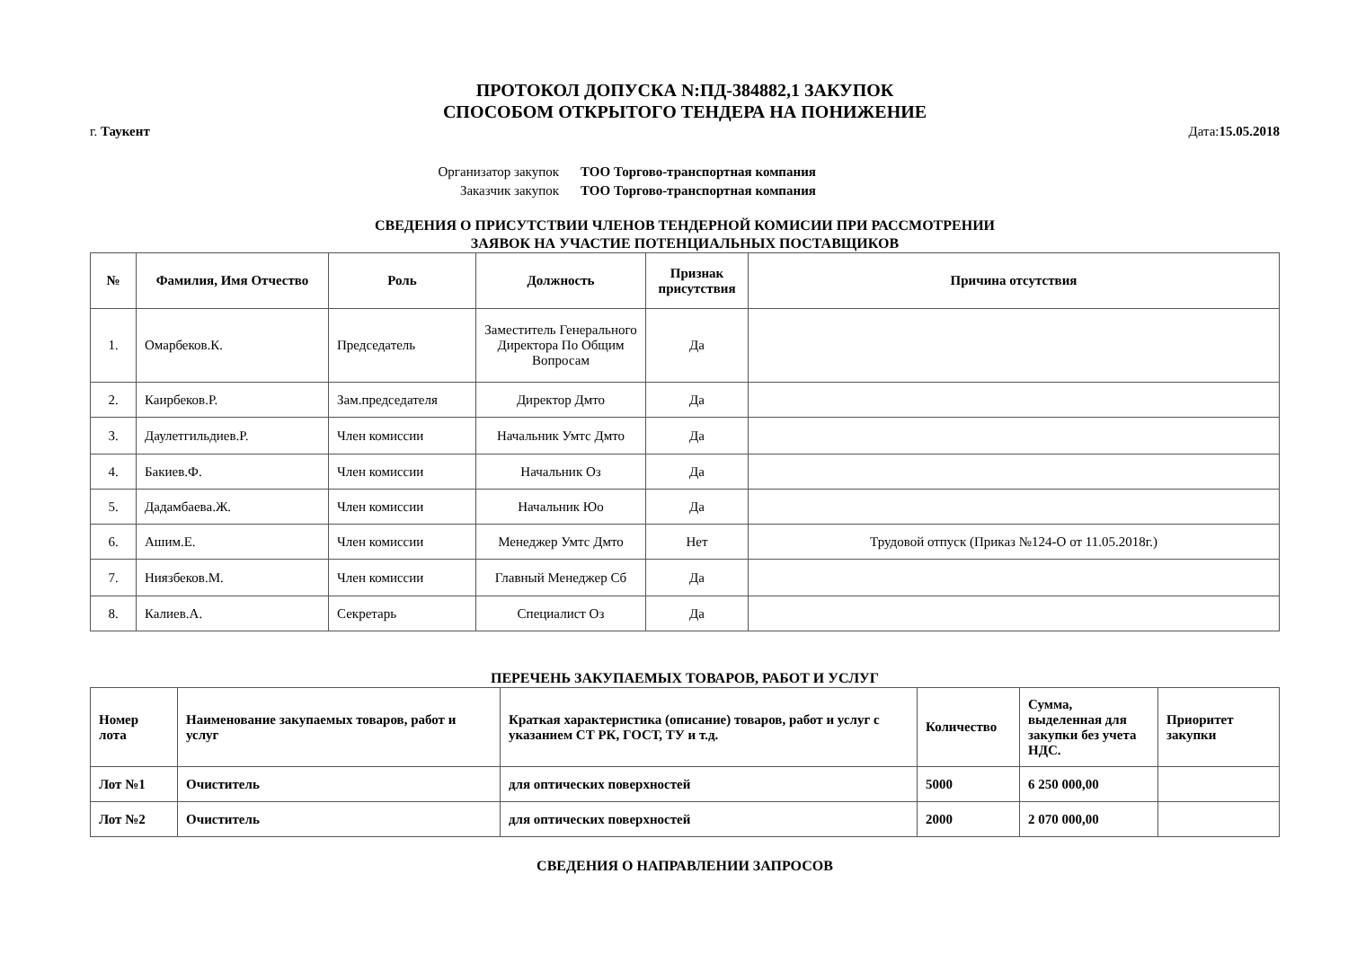ПРОТОКОЛ ДОПУСКА N:ПД-384882,1 ЗАКУПОК
СПОСОБОМ ОТКРЫТОГО ТЕНДЕРА НА ПОНИЖЕНИЕ
г. Таукент Дата:15.05.2018
Организатор закупок ТОО Торгово-транспортная компания
Заказчик закупок ТОО Торгово-транспортная компания
СВЕДЕНИЯ О ПРИСУТСТВИИ ЧЛЕНОВ ТЕНДЕРНОЙ КОМИСИИ ПРИ РАССМОТРЕНИИ
ЗАЯВОК НА УЧАСТИЕ ПОТЕНЦИАЛЬНЫХ ПОСТАВЩИКОВ
| № | Фамилия, Имя Отчество | Роль | Должность | Признак присутствия | Причина отсутствия |
| --- | --- | --- | --- | --- | --- |
| 1. | Омарбеков.К. | Председатель | Заместитель Генерального Директора По Общим Вопросам | Да | |
| 2. | Каирбеков.Р. | Зам.председателя | Директор Дмто | Да | |
| 3. | Даулетгильдиев.Р. | Член комиссии | Начальник Умтс Дмто | Да | |
| 4. | Бакиев.Ф. | Член комиссии | Начальник Оз | Да | |
| 5. | Дадамбаева.Ж. | Член комиссии | Начальник Юо | Да | |
| 6. | Ашим.Е. | Член комиссии | Менеджер Умтс Дмто | Нет | Трудовой отпуск (Приказ №124-О от 11.05.2018г.) |
| 7. | Ниязбеков.М. | Член комиссии | Главный Менеджер Сб | Да | |
| 8. | Калиев.А. | Секретарь | Специалист Оз | Да | |
ПЕРЕЧЕНЬ ЗАКУПАЕМЫХ ТОВАРОВ, РАБОТ И УСЛУГ
| Номер лота | Наименование закупаемых товаров, работ и услуг | Краткая характеристика (описание) товаров, работ и услуг с указанием СТ РК, ГОСТ, ТУ и т.д. | Количество | Сумма, выделенная для закупки без учета НДС. | Приоритет закупки |
| --- | --- | --- | --- | --- | --- |
| Лот №1 | Очиститель | для оптических поверхностей | 5000 | 6 250 000,00 | |
| Лот №2 | Очиститель | для оптических поверхностей | 2000 | 2 070 000,00 | |
СВЕДЕНИЯ О НАПРАВЛЕНИИ ЗАПРОСОВ